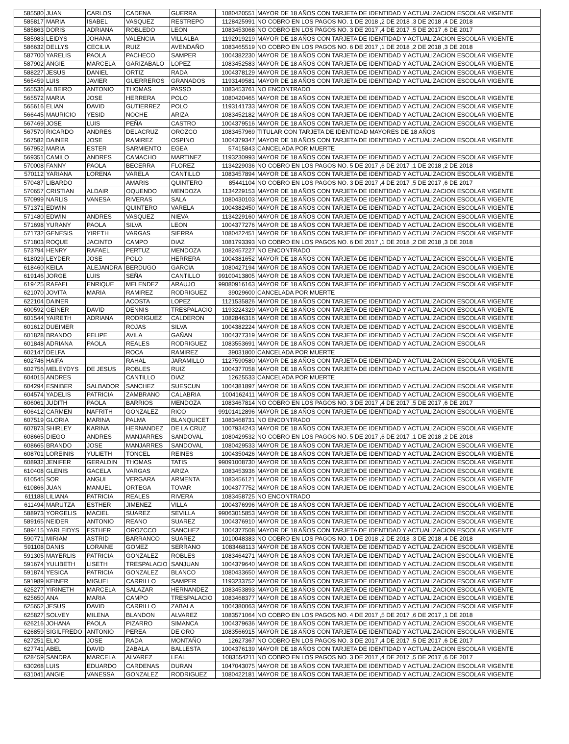| 585580 | JUAN | CARLOS | CADENA | GUERRA | 1080420551 | MAYOR DE 18 AÑOS CON TARJETA DE IDENTIDAD Y ACTUALIZACION ESCOLAR VIGENTE |
| 585817 | MARIA | ISABEL | VASQUEZ | RESTREPO | 1128425991 | NO COBRO EN LOS PAGOS NO. 1 DE 2018 ,2 DE 2018 ,3 DE 2018 ,4 DE 2018 |
| 585863 | DORIS | ADRIANA | ROBLEDO | LEON | 1083453068 | NO COBRO EN LOS PAGOS NO. 3 DE 2017 ,4 DE 2017 ,5 DE 2017 ,6 DE 2017 |
| 585983 | LEIDYS | JOHANA | VALENCIA | VILLALBA | 1192919219 | MAYOR DE 18 AÑOS CON TARJETA DE IDENTIDAD Y ACTUALIZACION ESCOLAR VIGENTE |
| 586632 | DELLYS | CECILIA | RUIZ | AVENDAÑO | 1083465519 | NO COBRO EN LOS PAGOS NO. 6 DE 2017 ,1 DE 2018 ,2 DE 2018 ,3 DE 2018 |
| 587700 | YARELIS | PAOLA | PACHECO | SAMPER | 1004382230 | MAYOR DE 18 AÑOS CON TARJETA DE IDENTIDAD Y ACTUALIZACION ESCOLAR VIGENTE |
| 587902 | ANGIE | MARCELA | GARIZABALO | LOPEZ | 1083452583 | MAYOR DE 18 AÑOS CON TARJETA DE IDENTIDAD Y ACTUALIZACION ESCOLAR VIGENTE |
| 588227 | JESUS | DANIEL | ORTIZ | RADA | 1004378129 | MAYOR DE 18 AÑOS CON TARJETA DE IDENTIDAD Y ACTUALIZACION ESCOLAR VIGENTE |
| 565459 | LUIS | JAVIER | GUERREROS | GRANADOS | 1193149581 | MAYOR DE 18 AÑOS CON TARJETA DE IDENTIDAD Y ACTUALIZACION ESCOLAR VIGENTE |
| 565536 | ALBEIRO | ANTONIO | THOMAS | PASSO | 1083453761 | NO ENCONTRADO |
| 565572 | MARIA | JOSE | HERRERA | POLO | 1080420465 | MAYOR DE 18 AÑOS CON TARJETA DE IDENTIDAD Y ACTUALIZACION ESCOLAR VIGENTE |
| 565616 | ELIAN | DAVID | GUTIERREZ | POLO | 1193141733 | MAYOR DE 18 AÑOS CON TARJETA DE IDENTIDAD Y ACTUALIZACION ESCOLAR VIGENTE |
| 566445 | MAURICIO | YESID | NOCHE | ARIZA | 1083452182 | MAYOR DE 18 AÑOS CON TARJETA DE IDENTIDAD Y ACTUALIZACION ESCOLAR VIGENTE |
| 567469 | JOSE | LUIS | PEÑA | CASTRO | 1004379516 | MAYOR DE 18 AÑOS CON TARJETA DE IDENTIDAD Y ACTUALIZACION ESCOLAR VIGENTE |
| 567570 | RICARDO | ANDRES | DELACRUZ | OROZCO | 1083457969 | TITULAR CON TARJETA DE IDENTIDAD MAYORES DE 18 AÑOS |
| 567582 | DAINER | JOSE | RAMIREZ | OSPINO | 1004379347 | MAYOR DE 18 AÑOS CON TARJETA DE IDENTIDAD Y ACTUALIZACION ESCOLAR VIGENTE |
| 567952 | MARIA | ESTER | SARMIENTO | EGEA | 57415843 | CANCELADA POR MUERTE |
| 569351 | CAMILO | ANDRES | CAMACHO | MARTINEZ | 1193230993 | MAYOR DE 18 AÑOS CON TARJETA DE IDENTIDAD Y ACTUALIZACION ESCOLAR VIGENTE |
| 570008 | FANNY | PAOLA | BECERRA | FLOREZ | 1134229036 | NO COBRO EN LOS PAGOS NO. 5 DE 2017 ,6 DE 2017 ,1 DE 2018 ,2 DE 2018 |
| 570112 | YARIANA | LORENA | VARELA | CANTILLO | 1083457894 | MAYOR DE 18 AÑOS CON TARJETA DE IDENTIDAD Y ACTUALIZACION ESCOLAR VIGENTE |
| 570487 | LIBARDO | | AMARIS | QUINTERO | 85441104 | NO COBRO EN LOS PAGOS NO. 3 DE 2017 ,4 DE 2017 ,5 DE 2017 ,6 DE 2017 |
| 570657 | CRISTIAN | ALDAIR | OQUENDO | MENDOZA | 1134229153 | MAYOR DE 18 AÑOS CON TARJETA DE IDENTIDAD Y ACTUALIZACION ESCOLAR VIGENTE |
| 570999 | NARLIS | VANESA | RIVERAS | SALA | 1080430103 | MAYOR DE 18 AÑOS CON TARJETA DE IDENTIDAD Y ACTUALIZACION ESCOLAR VIGENTE |
| 571371 | EDWIN | | QUINTERO | VARELA | 1004382450 | MAYOR DE 18 AÑOS CON TARJETA DE IDENTIDAD Y ACTUALIZACION ESCOLAR VIGENTE |
| 571480 | EDWIN | ANDRES | VASQUEZ | NIEVA | 1134229160 | MAYOR DE 18 AÑOS CON TARJETA DE IDENTIDAD Y ACTUALIZACION ESCOLAR VIGENTE |
| 571698 | YURANY | PAOLA | SILVA | LEON | 1004377276 | MAYOR DE 18 AÑOS CON TARJETA DE IDENTIDAD Y ACTUALIZACION ESCOLAR VIGENTE |
| 571732 | GENESIS | YIRETH | VARGAS | SIERRA | 1080422451 | MAYOR DE 18 AÑOS CON TARJETA DE IDENTIDAD Y ACTUALIZACION ESCOLAR VIGENTE |
| 571803 | ROQUE | JACINTO | CAMPO | DIAZ | 1081793393 | NO COBRO EN LOS PAGOS NO. 6 DE 2017 ,1 DE 2018 ,2 DE 2018 ,3 DE 2018 |
| 573794 | HENRY | RAFAEL | PERTUZ | MENDOZA | 1082457227 | NO ENCONTRADO |
| 618029 | LEYDER | JOSE | POLO | HERRERA | 1004381652 | MAYOR DE 18 AÑOS CON TARJETA DE IDENTIDAD Y ACTUALIZACION ESCOLAR VIGENTE |
| 618460 | KEILA | ALEJANDRA | BERDUGO | GARCIA | 1080427194 | MAYOR DE 18 AÑOS CON TARJETA DE IDENTIDAD Y ACTUALIZACION ESCOLAR VIGENTE |
| 619146 | JORGE | LUIS | SEÑA | CANTILLO | 99100413805 | MAYOR DE 18 AÑOS CON TARJETA DE IDENTIDAD Y ACTUALIZACION ESCOLAR VIGENTE |
| 619425 | RAFAEL | ENRIQUE | MELENDEZ | ARAUJO | 99080916163 | MAYOR DE 18 AÑOS CON TARJETA DE IDENTIDAD Y ACTUALIZACION ESCOLAR VIGENTE |
| 621070 | JOVITA | MARIA | RAMIREZ | RODRIGUEZ | 39029600 | CANCELADA POR MUERTE |
| 622104 | DAINER | | ACOSTA | LOPEZ | 1121535826 | MAYOR DE 18 AÑOS CON TARJETA DE IDENTIDAD Y ACTUALIZACION ESCOLAR VIGENTE |
| 600592 | GEINER | DAVID | DENNIS | TRESPALACIO | 1193224329 | MAYOR DE 18 AÑOS CON TARJETA DE IDENTIDAD Y ACTUALIZACION ESCOLAR VIGENTE |
| 601544 | YAIRETH | ADRIANA | RODRIGUEZ | CALDERON | 1082846316 | MAYOR DE 18 AÑOS CON TARJETA DE IDENTIDAD Y ACTUALIZACION ESCOLAR VIGENTE |
| 601612 | DUEIMER | | ROJAS | SILVA | 1004382224 | MAYOR DE 18 AÑOS CON TARJETA DE IDENTIDAD Y ACTUALIZACION ESCOLAR VIGENTE |
| 601828 | BRANDO | FELIPE | AVILA | GAÑAN | 1004377319 | MAYOR DE 18 AÑOS CON TARJETA DE IDENTIDAD Y ACTUALIZACION ESCOLAR VIGENTE |
| 601848 | ADRIANA | PAOLA | REALES | RODRIGUEZ | 1083553691 | MAYOR DE 18 AÑOS CON TARJETA DE IDENTIDAD Y ACTUALIZACION ESCOLAR |
| 602147 | DELFA | | ROCA | RAMIREZ | 39031800 | CANCELADA POR MUERTE |
| 602746 | HAIFA | | RAHAL | JARAMILLO | 1127590580 | MAYOR DE 18 AÑOS CON TARJETA DE IDENTIDAD Y ACTUALIZACION ESCOLAR VIGENTE |
| 602756 | MELEYDYS | DE JESUS | ROBLES | RUIZ | 1004377058 | MAYOR DE 18 AÑOS CON TARJETA DE IDENTIDAD Y ACTUALIZACION ESCOLAR VIGENTE |
| 604015 | ANDRES | | CANTILLO | DIAZ | 12625533 | CANCELADA POR MUERTE |
| 604294 | ESNIBER | SALBADOR | SANCHEZ | SUESCUN | 1004381897 | MAYOR DE 18 AÑOS CON TARJETA DE IDENTIDAD Y ACTUALIZACION ESCOLAR VIGENTE |
| 604574 | YADELIS | PATRICIA | ZAMBRANO | CALABRIA | 1004162411 | MAYOR DE 18 AÑOS CON TARJETA DE IDENTIDAD Y ACTUALIZACION ESCOLAR VIGENTE |
| 606061 | JUDITH | PAOLA | BARRIOS | MENDOZA | 1083467814 | NO COBRO EN LOS PAGOS NO. 3 DE 2017 ,4 DE 2017 ,5 DE 2017 ,6 DE 2017 |
| 606412 | CARMEN | NAFRITH | GONZALEZ | RICO | 99101412896 | MAYOR DE 18 AÑOS CON TARJETA DE IDENTIDAD Y ACTUALIZACION ESCOLAR VIGENTE |
| 607519 | GLORIA | MARINA | PALMA | BLANQUICET | 1083468731 | NO ENCONTRADO |
| 607873 | SHIRLEY | KARINA | HERNANDEZ | DE LA CRUZ | 1007934243 | MAYOR DE 18 AÑOS CON TARJETA DE IDENTIDAD Y ACTUALIZACION ESCOLAR VIGENTE |
| 608665 | DIEGO | ANDRES | MANJARRES | SANDOVAL | 1080429532 | NO COBRO EN LOS PAGOS NO. 5 DE 2017 ,6 DE 2017 ,1 DE 2018 ,2 DE 2018 |
| 608665 | BRANDO | JOSE | MANJARRES | SANDOVAL | 1080429533 | MAYOR DE 18 AÑOS CON TARJETA DE IDENTIDAD Y ACTUALIZACION ESCOLAR VIGENTE |
| 608701 | LOREINIS | YULIETH | TONCEL | REINES | 1004350426 | MAYOR DE 18 AÑOS CON TARJETA DE IDENTIDAD Y ACTUALIZACION ESCOLAR VIGENTE |
| 608932 | JENIFER | GERALDIN | THOMAS | TATIS | 99091008730 | MAYOR DE 18 AÑOS CON TARJETA DE IDENTIDAD Y ACTUALIZACION ESCOLAR VIGENTE |
| 610408 | GLENIS | GACELA | VARGAS | ARIZA | 1083453936 | MAYOR DE 18 AÑOS CON TARJETA DE IDENTIDAD Y ACTUALIZACION ESCOLAR VIGENTE |
| 610545 | SOR | ANGUI | VERGARA | ARMENTA | 1083456121 | MAYOR DE 18 AÑOS CON TARJETA DE IDENTIDAD Y ACTUALIZACION ESCOLAR VIGENTE |
| 610866 | JUAN | MANUEL | ORTEGA | TOVAR | 1004377752 | MAYOR DE 18 AÑOS CON TARJETA DE IDENTIDAD Y ACTUALIZACION ESCOLAR VIGENTE |
| 611188 | LILIANA | PATRICIA | REALES | RIVERA | 1083458725 | NO ENCONTRADO |
| 611494 | MARUTZA | ESTHER | JIMENEZ | VILLA | 1004376996 | MAYOR DE 18 AÑOS CON TARJETA DE IDENTIDAD Y ACTUALIZACION ESCOLAR VIGENTE |
| 588973 | YORGELIS | MACIEL | SUAREZ | SEVILLA | 99063015853 | MAYOR DE 18 AÑOS CON TARJETA DE IDENTIDAD Y ACTUALIZACION ESCOLAR VIGENTE |
| 589165 | NEIDER | ANTONIO | REANO | SUAREZ | 1004376910 | MAYOR DE 18 AÑOS CON TARJETA DE IDENTIDAD Y ACTUALIZACION ESCOLAR VIGENTE |
| 589415 | YARLEIDYS | ESTHER | OROZCCO | SANCHEZ | 1004377508 | MAYOR DE 18 AÑOS CON TARJETA DE IDENTIDAD Y ACTUALIZACION ESCOLAR VIGENTE |
| 590771 | MIRIAM | ASTRID | BARRANCO | SUAREZ | 1010048383 | NO COBRO EN LOS PAGOS NO. 1 DE 2018 ,2 DE 2018 ,3 DE 2018 ,4 DE 2018 |
| 591108 | DANIS | LORAINE | GOMEZ | SERRANO | 1083468113 | MAYOR DE 18 AÑOS CON TARJETA DE IDENTIDAD Y ACTUALIZACION ESCOLAR VIGENTE |
| 591305 | MAYERLIS | PATRICIA | GONZALEZ | ROBLES | 1083464271 | MAYOR DE 18 AÑOS CON TARJETA DE IDENTIDAD Y ACTUALIZACION ESCOLAR VIGENTE |
| 591674 | YULIBETH | LISETH | TRESPALACIO | SANJUAN | 1004379640 | MAYOR DE 18 AÑOS CON TARJETA DE IDENTIDAD Y ACTUALIZACION ESCOLAR VIGENTE |
| 591874 | YESICA | PATRICIA | GONZALEZ | BLANCO | 1080433650 | MAYOR DE 18 AÑOS CON TARJETA DE IDENTIDAD Y ACTUALIZACION ESCOLAR VIGENTE |
| 591989 | KEINER | MIGUEL | CARRILLO | SAMPER | 1193233752 | MAYOR DE 18 AÑOS CON TARJETA DE IDENTIDAD Y ACTUALIZACION ESCOLAR VIGENTE |
| 625277 | YIRINETH | MARCELA | SALAZAR | HERNANDEZ | 1083453893 | MAYOR DE 18 AÑOS CON TARJETA DE IDENTIDAD Y ACTUALIZACION ESCOLAR VIGENTE |
| 625650 | ANA | MARIA | CAMPO | TRESPALACIO | 1083468377 | MAYOR DE 18 AÑOS CON TARJETA DE IDENTIDAD Y ACTUALIZACION ESCOLAR VIGENTE |
| 625652 | JESUS | DAVID | CARRILLO | ZABALA | 1004380063 | MAYOR DE 18 AÑOS CON TARJETA DE IDENTIDAD Y ACTUALIZACION ESCOLAR VIGENTE |
| 625827 | SOLVEY | MILENA | BLANDON | ALVAREZ | 1083571064 | NO COBRO EN LOS PAGOS NO. 4 DE 2017 ,5 DE 2017 ,6 DE 2017 ,1 DE 2018 |
| 626216 | JOHANA | PAOLA | PIZARRO | SIMANCA | 1004379636 | MAYOR DE 18 AÑOS CON TARJETA DE IDENTIDAD Y ACTUALIZACION ESCOLAR VIGENTE |
| 626859 | SIGILFREDO | ANTONIO | PEREA | DE ORO | 1083566915 | MAYOR DE 18 AÑOS CON TARJETA DE IDENTIDAD Y ACTUALIZACION ESCOLAR VIGENTE |
| 627251 | ELIO | JOSE | RADA | MONTAÑO | 12627367 | NO COBRO EN LOS PAGOS NO. 3 DE 2017 ,4 DE 2017 ,5 DE 2017 ,6 DE 2017 |
| 627741 | ABEL | DAVID | ZABALA | BALLESTA | 1004376139 | MAYOR DE 18 AÑOS CON TARJETA DE IDENTIDAD Y ACTUALIZACION ESCOLAR VIGENTE |
| 628459 | SANDRA | MARCELA | ALVAREZ | LEAL | 1083554211 | NO COBRO EN LOS PAGOS NO. 3 DE 2017 ,4 DE 2017 ,5 DE 2017 ,6 DE 2017 |
| 630268 | LUIS | EDUARDO | CARDENAS | DURAN | 1047043075 | MAYOR DE 18 AÑOS CON TARJETA DE IDENTIDAD Y ACTUALIZACION ESCOLAR VIGENTE |
| 631041 | ANGIE | VANESSA | GONZALEZ | RODRIGUEZ | 1080422181 | MAYOR DE 18 AÑOS CON TARJETA DE IDENTIDAD Y ACTUALIZACION ESCOLAR VIGENTE |